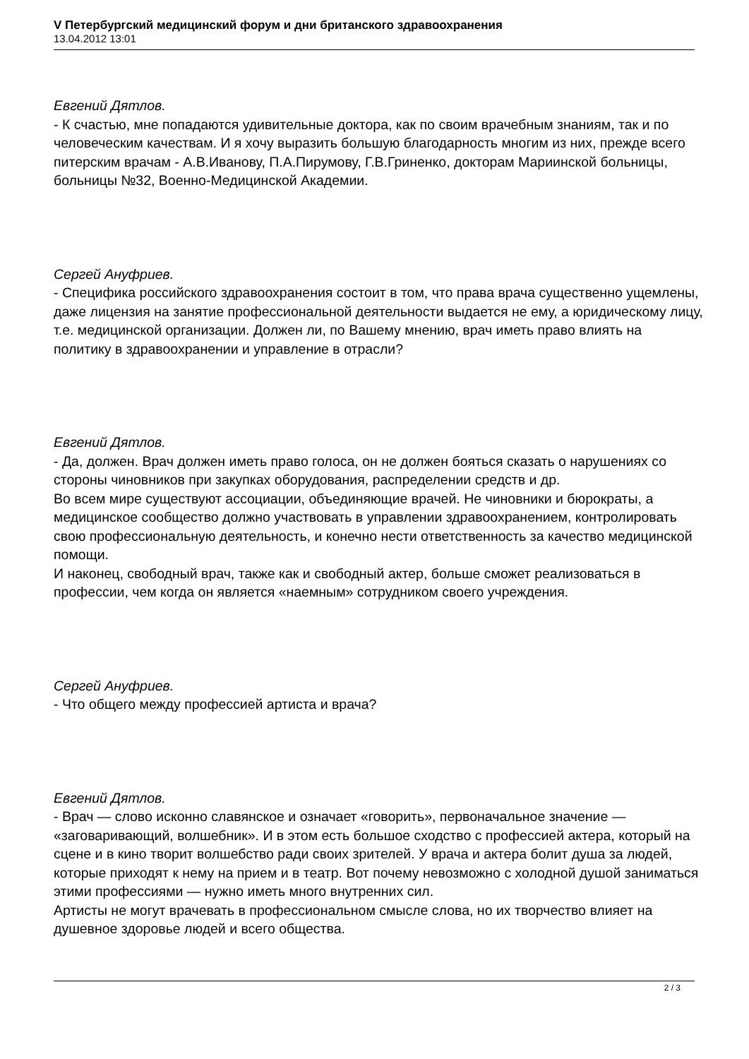V Петербургский медицинский форум и дни британского здравоохранения
13.04.2012 13:01
Евгений Дятлов.
- К счастью, мне попадаются удивительные доктора, как по своим врачебным знаниям, так и по человеческим качествам. И я хочу выразить большую благодарность многим из них, прежде всего питерским врачам - А.В.Иванову, П.А.Пирумову, Г.В.Гриненко, докторам Мариинской больницы, больницы №32, Военно-Медицинской Академии.
Сергей Ануфриев.
- Специфика российского здравоохранения состоит в том, что права врача существенно ущемлены, даже лицензия на занятие профессиональной деятельности выдается не ему, а юридическому лицу, т.е. медицинской организации. Должен ли, по Вашему мнению, врач иметь право влиять на политику в здравоохранении и управление в отрасли?
Евгений Дятлов.
- Да, должен. Врач должен иметь право голоса, он не должен бояться сказать о нарушениях со стороны чиновников при закупках оборудования, распределении средств и др.
Во всем мире существуют ассоциации, объединяющие врачей. Не чиновники и бюрократы, а медицинское сообщество должно участвовать в управлении здравоохранением, контролировать свою профессиональную деятельность, и конечно нести ответственность за качество медицинской помощи.
И наконец, свободный врач, также как и свободный актер, больше сможет реализоваться в профессии, чем когда он является «наемным» сотрудником своего учреждения.
Сергей Ануфриев.
- Что общего между профессией артиста и врача?
Евгений Дятлов.
- Врач — слово исконно славянское и означает «говорить», первоначальное значение — «заговаривающий, волшебник». И в этом есть большое сходство с профессией актера, который на сцене и в кино творит волшебство ради своих зрителей. У врача и актера болит душа за людей, которые приходят к нему на прием и в театр. Вот почему невозможно с холодной душой заниматься этими профессиями — нужно иметь много внутренних сил.
Артисты не могут врачевать в профессиональном смысле слова, но их творчество влияет на душевное здоровье людей и всего общества.
2 / 3